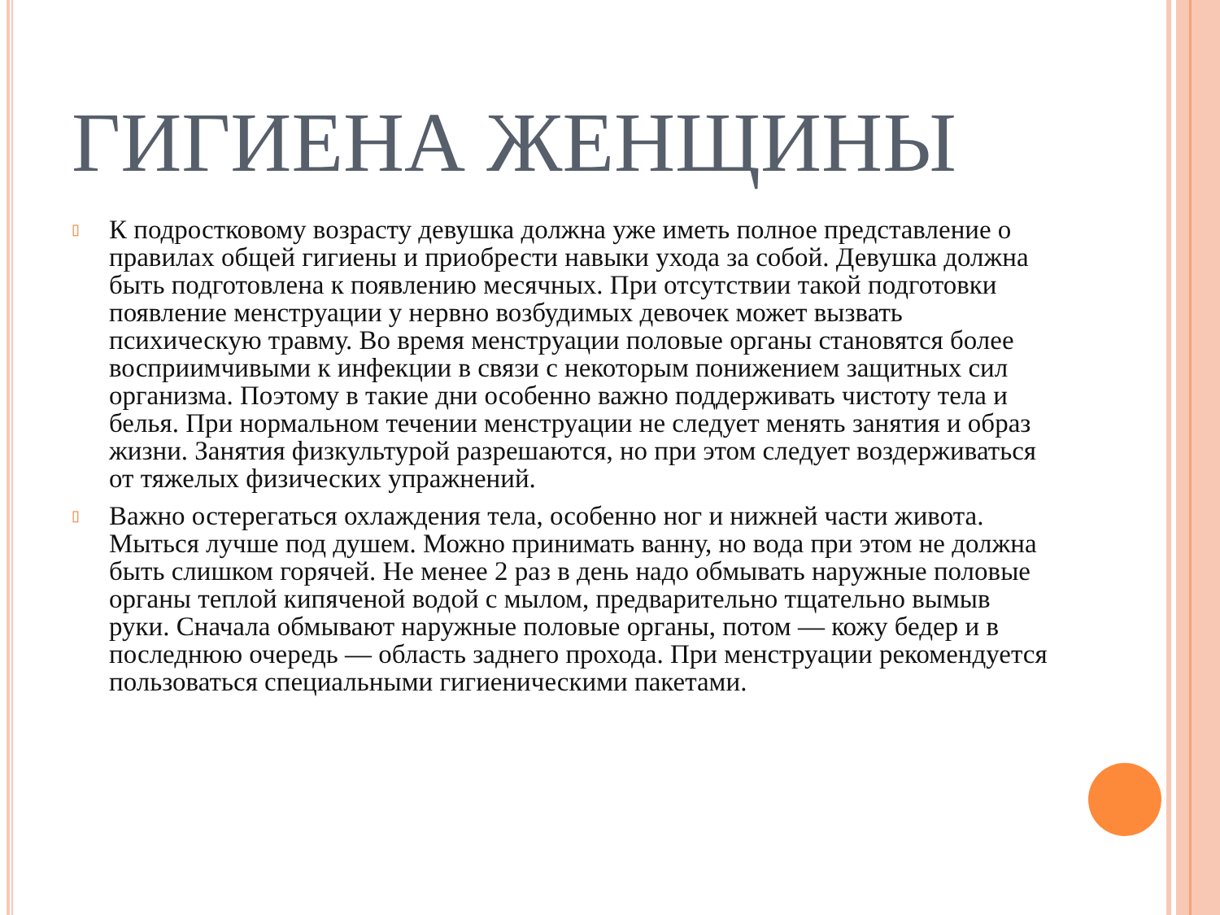ГИГИЕНА ЖЕНЩИНЫ
▯ К подростковому возрасту девушка должна уже иметь полное представление о правилах общей гигиены и приобрести навыки ухода за собой. Девушка должна быть подготовлена к появлению месячных. При отсутствии такой подготовки появление менструации у нервно возбудимых девочек может вызвать психическую травму. Во время менструации половые органы становятся более восприимчивыми к инфекции в связи с некоторым понижением защитных сил организма. Поэтому в такие дни особенно важно поддерживать чистоту тела и белья. При нормальном течении менструации не следует менять занятия и образ жизни. Занятия физкультурой разрешаются, но при этом следует воздерживаться от тяжелых физических упражнений.
▯ Важно остерегаться охлаждения тела, особенно ног и нижней части живота. Мыться лучше под душем. Можно принимать ванну, но вода при этом не должна быть слишком горячей. Не менее 2 раз в день надо обмывать наружные половые органы теплой кипяченой водой с мылом, предварительно тщательно вымыв руки. Сначала обмывают наружные половые органы, потом — кожу бедер и в последнюю очередь — область заднего прохода. При менструации рекомендуется пользоваться специальными гигиеническими пакетами.